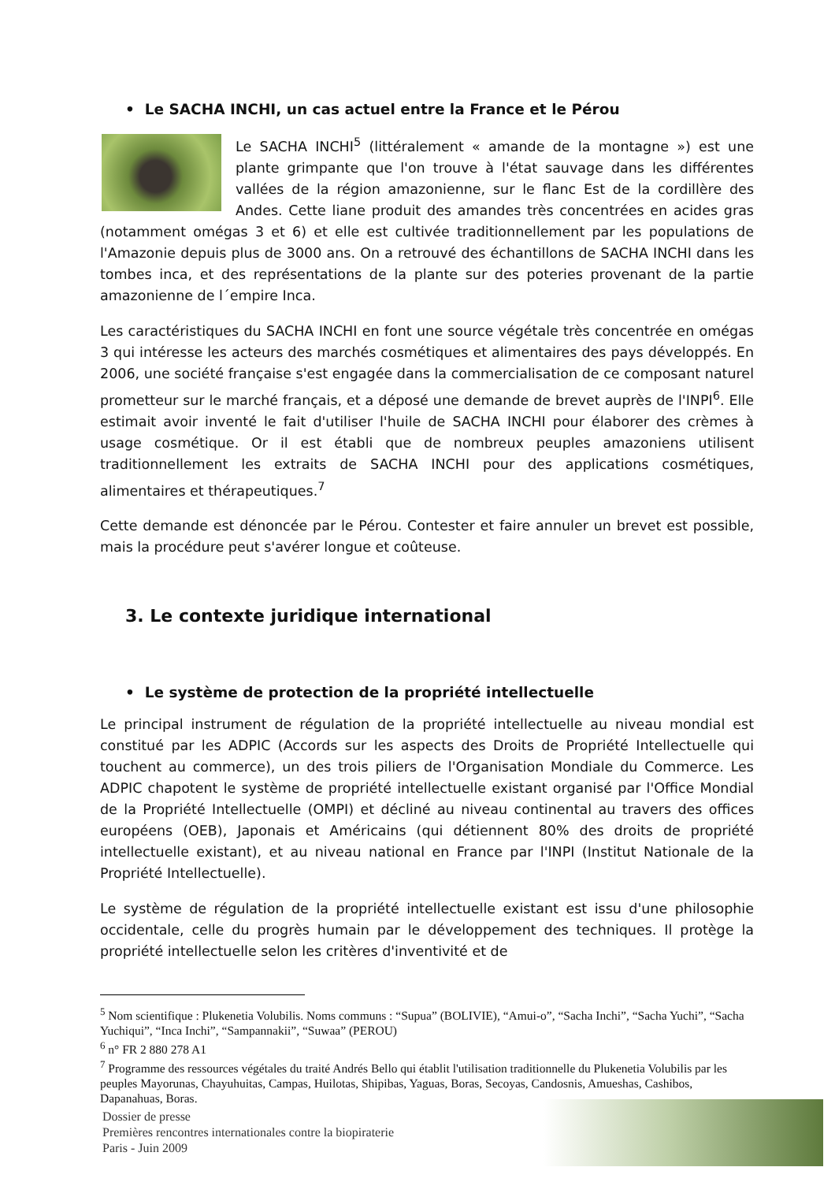• Le SACHA INCHI, un cas actuel entre la France et le Pérou
Le SACHA INCHI<sup>5</sup> (littéralement « amande de la montagne ») est une plante grimpante que l'on trouve à l'état sauvage dans les différentes vallées de la région amazonienne, sur le flanc Est de la cordillère des Andes. Cette liane produit des amandes très concentrées en acides gras (notamment omégas 3 et 6) et elle est cultivée traditionnellement par les populations de l'Amazonie depuis plus de 3000 ans. On a retrouvé des échantillons de SACHA INCHI dans les tombes inca, et des représentations de la plante sur des poteries provenant de la partie amazonienne de l´empire Inca.
Les caractéristiques du SACHA INCHI en font une source végétale très concentrée en omégas 3 qui intéresse les acteurs des marchés cosmétiques et alimentaires des pays développés. En 2006, une société française s'est engagée dans la commercialisation de ce composant naturel prometteur sur le marché français, et a déposé une demande de brevet auprès de l'INPI<sup>6</sup>. Elle estimait avoir inventé le fait d'utiliser l'huile de SACHA INCHI pour élaborer des crèmes à usage cosmétique. Or il est établi que de nombreux peuples amazoniens utilisent traditionnellement les extraits de SACHA INCHI pour des applications cosmétiques, alimentaires et thérapeutiques.<sup>7</sup>
Cette demande est dénoncée par le Pérou. Contester et faire annuler un brevet est possible, mais la procédure peut s'avérer longue et coûteuse.
3. Le contexte juridique international
• Le système de protection de la propriété intellectuelle
Le principal instrument de régulation de la propriété intellectuelle au niveau mondial est constitué par les ADPIC (Accords sur les aspects des Droits de Propriété Intellectuelle qui touchent au commerce), un des trois piliers de l'Organisation Mondiale du Commerce. Les ADPIC chapotent le système de propriété intellectuelle existant organisé par l'Office Mondial de la Propriété Intellectuelle (OMPI) et décliné au niveau continental au travers des offices européens (OEB), Japonais et Américains (qui détiennent 80% des droits de propriété intellectuelle existant), et au niveau national en France par l'INPI (Institut Nationale de la Propriété Intellectuelle).
Le système de régulation de la propriété intellectuelle existant est issu d'une philosophie occidentale, celle du progrès humain par le développement des techniques. Il protège la propriété intellectuelle selon les critères d'inventivité et de
<sup>5</sup> Nom scientifique : Plukenetia Volubilis. Noms communs : “Supua” (BOLIVIE), “Amui-o”, “Sacha Inchi”, “Sacha Yuchi”, “Sacha Yuchiqui”, “Inca Inchi”, “Sampannakii”, “Suwaa” (PEROU)
<sup>6</sup> n° FR 2 880 278 A1
<sup>7</sup> Programme des ressources végétales du traité Andrés Bello qui établit l'utilisation traditionnelle du Plukenetia Volubilis par les peuples Mayorunas, Chayuhuitas, Campas, Huilotas, Shipibas, Yaguas, Boras, Secoyas, Candosnis, Amueshas, Cashibos, Dapanahuas, Boras.
Dossier de presse
Premières rencontres internationales contre la biopiraterie
Paris - Juin 2009